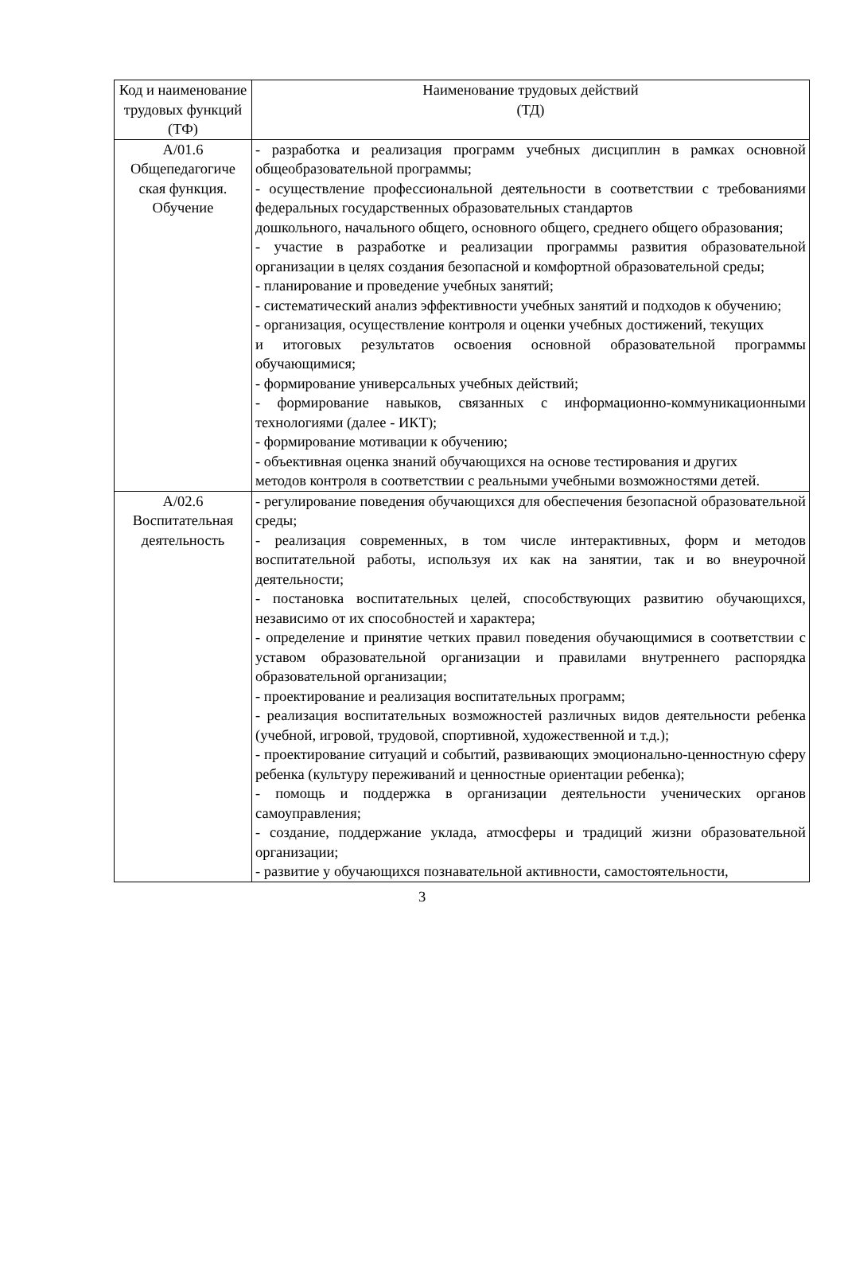| Код и наименование трудовых функций (ТФ) | Наименование трудовых действий (ТД) |
| --- | --- |
| А/01.6 Общепедагогиче ская функция. Обучение | - разработка и реализация программ учебных дисциплин в рамках основной общеобразовательной программы; - осуществление профессиональной деятельности в соответствии с требованиями федеральных государственных образовательных стандартов дошкольного, начального общего, основного общего, среднего общего образования; - участие в разработке и реализации программы развития образовательной организации в целях создания безопасной и комфортной образовательной среды; - планирование и проведение учебных занятий; - систематический анализ эффективности учебных занятий и подходов к обучению; - организация, осуществление контроля и оценки учебных достижений, текущих и итоговых результатов освоения основной образовательной программы обучающимися; - формирование универсальных учебных действий; - формирование навыков, связанных с информационно-коммуникационными технологиями (далее - ИКТ); - формирование мотивации к обучению; - объективная оценка знаний обучающихся на основе тестирования и других методов контроля в соответствии с реальными учебными возможностями детей. |
| А/02.6 Воспитательная деятельность | - регулирование поведения обучающихся для обеспечения безопасной образовательной среды; - реализация современных, в том числе интерактивных, форм и методов воспитательной работы, используя их как на занятии, так и во внеурочной деятельности; - постановка воспитательных целей, способствующих развитию обучающихся, независимо от их способностей и характера; - определение и принятие четких правил поведения обучающимися в соответствии с уставом образовательной организации и правилами внутреннего распорядка образовательной организации; - проектирование и реализация воспитательных программ; - реализация воспитательных возможностей различных видов деятельности ребенка (учебной, игровой, трудовой, спортивной, художественной и т.д.); - проектирование ситуаций и событий, развивающих эмоционально-ценностную сферу ребенка (культуру переживаний и ценностные ориентации ребенка); - помощь и поддержка в организации деятельности ученических органов самоуправления; - создание, поддержание уклада, атмосферы и традиций жизни образовательной организации; - развитие у обучающихся познавательной активности, самостоятельности, |
3